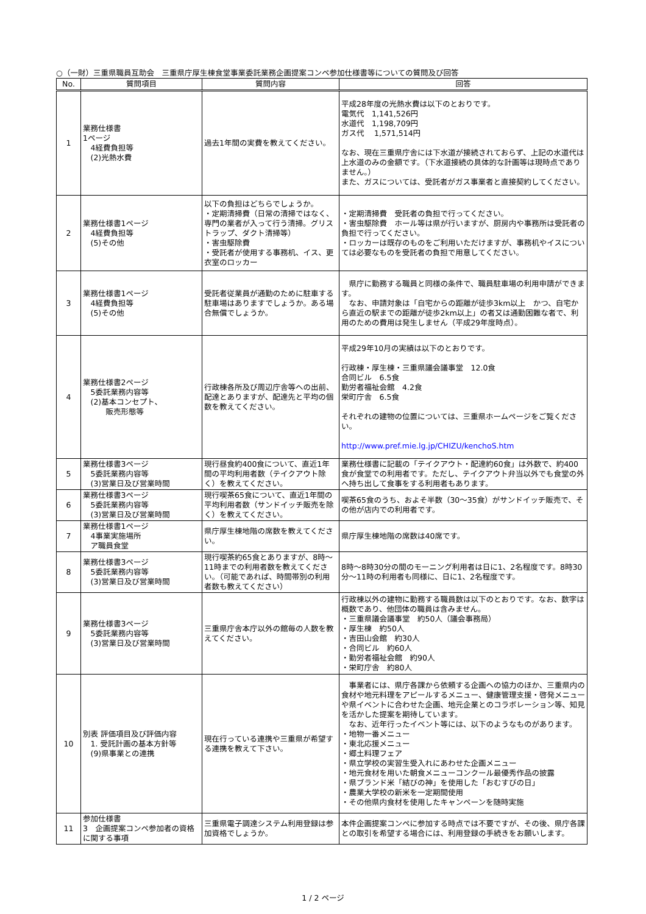○（一財）三重県職員互助会　三重県庁厚生棟食堂事業委託業務企画提案コンペ参加仕様書等についての質問及び回答
| No. | 質問項目 | 質問内容 | 回答 |
| --- | --- | --- | --- |
| 1 | 業務仕様書 1ページ 4経費負担等 (2)光熱水費 | 過去1年間の実費を教えてください。 | 平成28年度の光熱水費は以下のとおりです。 電気代 1,141,526円 水道代 1,198,709円 ガス代 1,571,514円 なお、現在三重県庁舎には下水道が接続されておらず、上記の水道代は上水道のみの金額です。（下水道接続の具体的な計画等は現時点でありません。） また、ガスについては、受託者がガス事業者と直接契約してください。 |
| 2 | 業務仕様書1ページ 4経費負担等 (5)その他 | 以下の負担はどちらでしょうか。 ・定期清掃費（日常の清掃ではなく、専門の業者が入って行う清掃。グリストラップ、ダクト清掃等） ・害虫駆除費 ・受託者が使用する事務机、イス、更衣室のロッカー | ・定期清掃費 受託者の負担で行ってください。 ・害虫駆除費 ホール等は県が行いますが、厨房内や事務所は受託者の負担で行ってください。 ・ロッカーは既存のものをご利用いただけますが、事務机やイスについては必要なものを受託者の負担で用意してください。 |
| 3 | 業務仕様書1ページ 4経費負担等 (5)その他 | 受託者従業員が通勤のために駐車する駐車場はありますでしょうか。ある場合無償でしょうか。 | 県庁に勤務する職員と同様の条件で、職員駐車場の利用申請ができます。 なお、申請対象は「自宅からの距離が徒歩3km以上 かつ、自宅から直近の駅までの距離が徒歩2km以上」の者又は通勤困難な者で、利用のための費用は発生しません（平成29年度時点）。 |
| 4 | 業務仕様書2ページ 5委託業務内容等 (2)基本コンセプト、 販売形態等 | 行政棟各所及び周辺庁舎等への出前、配達とありますが、配達先と平均の個数を教えてください。 | 平成29年10月の実績は以下のとおりです。 行政棟・厚生棟・三重県議会議事堂 12.0食 合同ビル 6.5食 勤労者福祉会館 4.2食 栄町庁舎 6.5食 それぞれの建物の位置については、三重県ホームページをご覧ください。 http://www.pref.mie.lg.jp/CHIZU/kenchoS.htm |
| 5 | 業務仕様書3ページ 5委託業務内容等 (3)営業日及び営業時間 | 現行昼食約400食について、直近1年間の平均利用者数（テイクアウト除く）を教えてください。 | 業務仕様書に記載の「テイクアウト・配達約60食」は外数で、約400食が食堂での利用者です。ただし、テイクアウト弁当以外でも食堂の外へ持ち出して食事をする利用者もあります。 |
| 6 | 業務仕様書3ページ 5委託業務内容等 (3)営業日及び営業時間 | 現行喫茶65食について、直近1年間の平均利用者数（サンドイッチ販売を除く）を教えてください。 | 喫茶65食のうち、およそ半数（30～35食）がサンドイッチ販売で、その他が店内での利用者です。 |
| 7 | 業務仕様書1ページ 4事業実施場所 ア職員食堂 | 県庁厚生棟地階の席数を教えてください。 | 県庁厚生棟地階の席数は40席です。 |
| 8 | 業務仕様書3ページ 5委託業務内容等 (3)営業日及び営業時間 | 現行喫茶約65食とありますが、8時～11時までの利用者数を教えてください。（可能であれば、時間帯別の利用者数も教えてください） | 8時～8時30分の間のモーニング利用者は日に1、2名程度です。8時30分～11時の利用者も同様に、日に1、2名程度です。 |
| 9 | 業務仕様書3ページ 5委託業務内容等 (3)営業日及び営業時間 | 三重県庁舎本庁以外の館毎の人数を教えてください。 | 行政棟以外の建物に勤務する職員数は以下のとおりです。なお、数字は概数であり、他団体の職員は含みません。 ・三重県議会議事堂 約50人（議会事務局） ・厚生棟 約50人 ・吉田山会館 約30人 ・合同ビル 約60人 ・勤労者福祉会館 約90人 ・栄町庁舎 約80人 |
| 10 | 別表 評価項目及び評価内容 1. 受託計画の基本方針等 (9)県事業との連携 | 現在行っている連携や三重県が希望する連携を教えて下さい。 | 事業者には、県庁各課から依頼する企画への協力のほか、三重県内の食材や地元料理をアピールするメニュー、健康管理支援・啓発メニューや県イベントに合わせた企画、地元企業とのコラボレーション等、知見を活かした提案を期待しています。 なお、近年行ったイベント等には、以下のようなものがあります。 ・地物一番メニュー ・東北応援メニュー ・郷土料理フェア ・県立学校の実習生受入れにあわせた企画メニュー ・地元食材を用いた朝食メニューコンクール最優秀作品の披露 ・県ブランド米「結びの神」を使用した「おむすびの日」 ・農業大学校の新米を一定期間使用 ・その他県内食材を使用したキャンペーンを随時実施 |
| 11 | 参加仕様書 3 企画提案コンペ参加者の資格に関する事項 | 三重県電子調達システム利用登録は参加資格でしょうか。 | 本件企画提案コンペに参加する時点では不要ですが、その後、県庁各課との取引を希望する場合には、利用登録の手続きをお願いします。 |
1 / 2 ページ